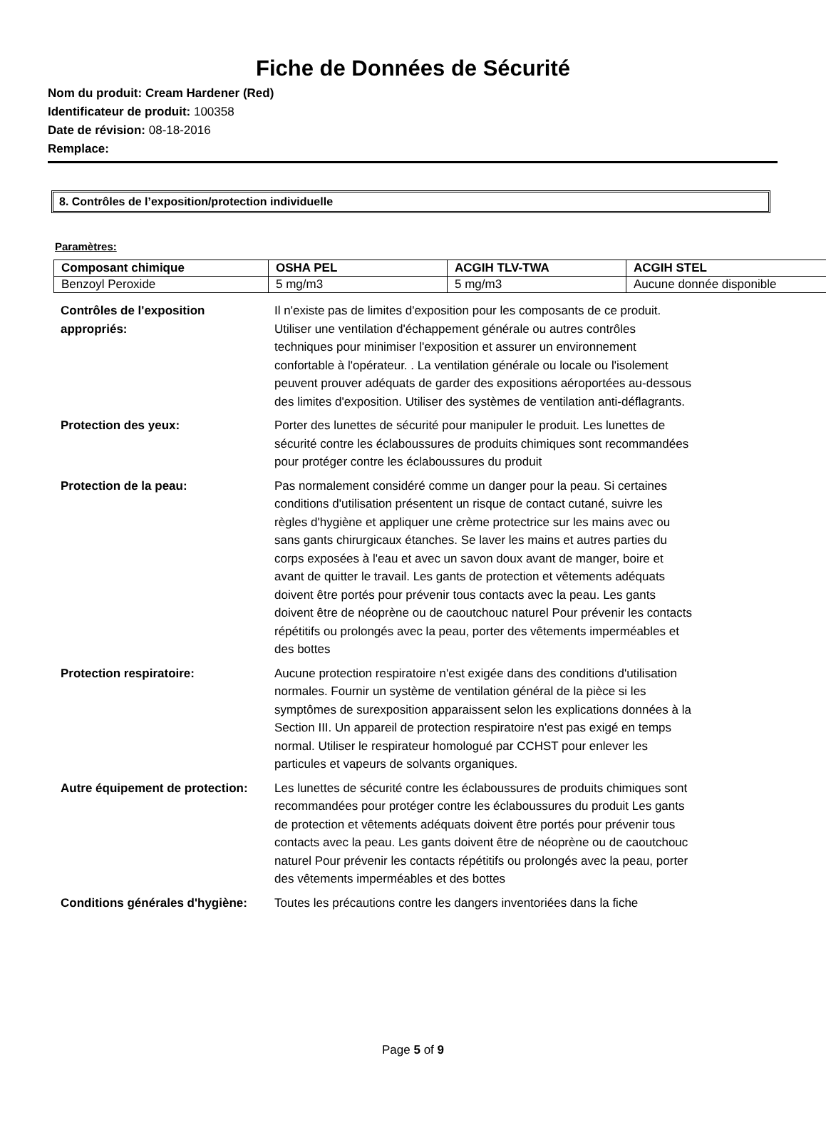Fiche de Données de Sécurité
Nom du produit: Cream Hardener (Red)
Identificateur de produit: 100358
Date de révision: 08-18-2016
Remplace:
8. Contrôles de l’exposition/protection individuelle
Paramètres:
| Composant chimique | OSHA PEL | ACGIH TLV-TWA | ACGIH STEL |
| --- | --- | --- | --- |
| Benzoyl Peroxide | 5 mg/m3 | 5 mg/m3 | Aucune donnée disponible |
| Contrôles de l'exposition appropriés: | Il n'existe pas de limites d'exposition pour les composants de ce produit. Utiliser une ventilation d'échappement générale ou autres contrôles techniques pour minimiser l'exposition et assurer un environnement confortable à l'opérateur. . La ventilation générale ou locale ou l'isolement peuvent prouver adéquats de garder des expositions aéroportées au-dessous des limites d'exposition. Utiliser des systèmes de ventilation anti-déflagrants. |
| Protection des yeux: | Porter des lunettes de sécurité pour manipuler le produit. Les lunettes de sécurité contre les éclaboussures de produits chimiques sont recommandées pour protéger contre les éclaboussures du produit |
| Protection de la peau: | Pas normalement considéré comme un danger pour la peau. Si certaines conditions d'utilisation présentent un risque de contact cutané, suivre les règles d'hygiène et appliquer une crème protectrice sur les mains avec ou sans gants chirurgicaux étanches. Se laver les mains et autres parties du corps exposées à l'eau et avec un savon doux avant de manger, boire et avant de quitter le travail. Les gants de protection et vêtements adéquats doivent être portés pour prévenir tous contacts avec la peau. Les gants doivent être de néoprène ou de caoutchouc naturel Pour prévenir les contacts répétitifs ou prolongés avec la peau, porter des vêtements imperméables et des bottes |
| Protection respiratoire: | Aucune protection respiratoire n'est exigée dans des conditions d'utilisation normales. Fournir un système de ventilation général de la pièce si les symptômes de surexposition apparaissent selon les explications données à la Section III. Un appareil de protection respiratoire n'est pas exigé en temps normal. Utiliser le respirateur homologué par CCHST pour enlever les particules et vapeurs de solvants organiques. |
| Autre équipement de protection: | Les lunettes de sécurité contre les éclaboussures de produits chimiques sont recommandées pour protéger contre les éclaboussures du produit Les gants de protection et vêtements adéquats doivent être portés pour prévenir tous contacts avec la peau. Les gants doivent être de néoprène ou de caoutchouc naturel Pour prévenir les contacts répétitifs ou prolongés avec la peau, porter des vêtements imperméables et des bottes |
| Conditions générales d'hygiène: | Toutes les précautions contre les dangers inventoriées dans la fiche |
Page 5 of 9